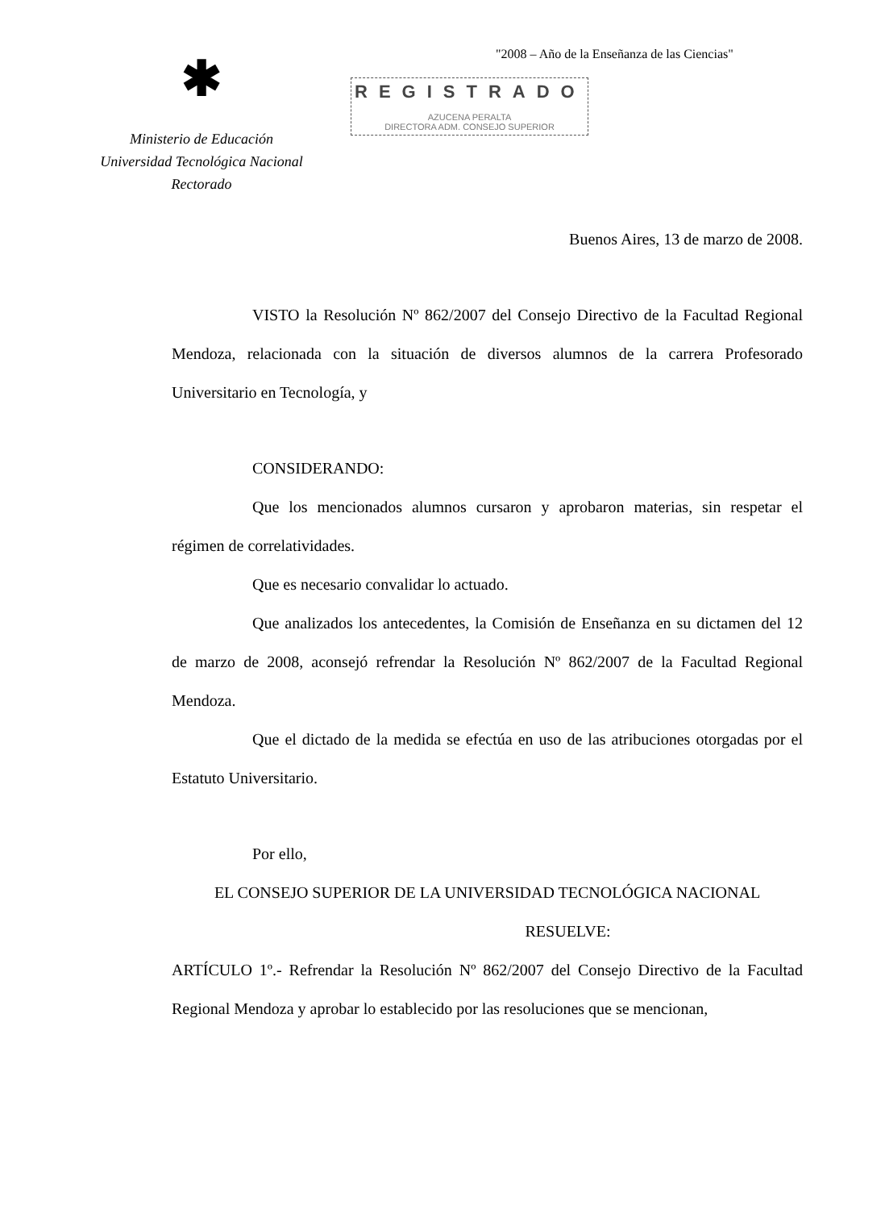✱
Ministerio de Educación
Universidad Tecnológica Nacional
Rectorado
"2008 – Año de la Enseñanza de las Ciencias"
REGISTRADO
AZUCENA PERALTA
DIRECTORA ADM. CONSEJO SUPERIOR
Buenos Aires, 13 de marzo de 2008.
VISTO la Resolución Nº 862/2007 del Consejo Directivo de la Facultad Regional Mendoza, relacionada con la situación de diversos alumnos de la carrera Profesorado Universitario en Tecnología, y
CONSIDERANDO:
Que los mencionados alumnos cursaron y aprobaron materias, sin respetar el régimen de correlatividades.
Que es necesario convalidar lo actuado.
Que analizados los antecedentes, la Comisión de Enseñanza en su dictamen del 12 de marzo de 2008, aconsejó refrendar la Resolución Nº 862/2007 de la Facultad Regional Mendoza.
Que el dictado de la medida se efectúa en uso de las atribuciones otorgadas por el Estatuto Universitario.
Por ello,
EL CONSEJO SUPERIOR DE LA UNIVERSIDAD TECNOLÓGICA NACIONAL
RESUELVE:
ARTÍCULO 1º.- Refrendar la Resolución Nº 862/2007 del Consejo Directivo de la Facultad Regional Mendoza y aprobar lo establecido por las resoluciones que se mencionan,